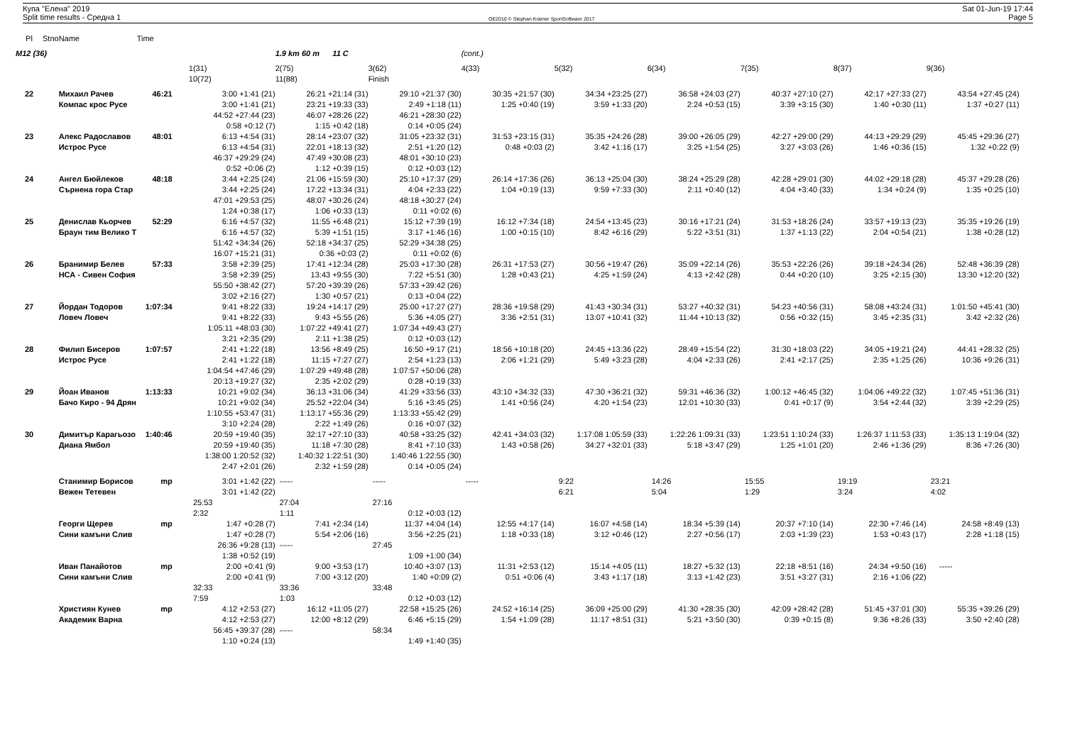Купа "Елена" 2019
Split time results - Средна 1
OE2010 © Stephan Krämer SportSoftware 2017
Sat 01-Jun-19 17:44
Page 5
| Pl | Stno | Name | Time | | | | | | | | | |
| --- | --- | --- | --- | --- | --- | --- | --- | --- | --- | --- | --- | --- |
| M12 (36) | | | | | 1.9 km 60 m 11 C | | (cont.) | | | | | |
| | | | | 1(31) | 2(75) | 3(62) | 4(33) | 5(32) | 6(34) | 7(35) | 8(37) | 9(36) |
| | | | | 10(72) | 11(88) | Finish | | | | | | |
| 22 | | Михаил Рачев | 46:21 | 3:00 +1:41 (21) | 26:21 +21:14 (31) | 29:10 +21:37 (30) | 30:35 +21:57 (30) | 34:34 +23:25 (27) | 36:58 +24:03 (27) | 40:37 +27:10 (27) | 42:17 +27:33 (27) | 43:54 +27:45 (24) |
| | | Компас крос Русе | | 3:00 +1:41 (21) | 23:21 +19:33 (33) | 2:49 +1:18 (11) | 1:25 +0:40 (19) | 3:59 +1:33 (20) | 2:24 +0:53 (15) | 3:39 +3:15 (30) | 1:40 +0:30 (11) | 1:37 +0:27 (11) |
| | | | | 44:52 +27:44 (23) | 46:07 +28:26 (22) | 46:21 +28:30 (22) | | | | | | |
| | | | | 0:58 +0:12 (7) | 1:15 +0:42 (18) | 0:14 +0:05 (24) | | | | | | |
| 23 | | Алекс Радославов | 48:01 | 6:13 +4:54 (31) | 28:14 +23:07 (32) | 31:05 +23:32 (31) | 31:53 +23:15 (31) | 35:35 +24:26 (28) | 39:00 +26:05 (29) | 42:27 +29:00 (29) | 44:13 +29:29 (29) | 45:45 +29:36 (27) |
| | | Истрос Русе | | 6:13 +4:54 (31) | 22:01 +18:13 (32) | 2:51 +1:20 (12) | 0:48 +0:03 (2) | 3:42 +1:16 (17) | 3:25 +1:54 (25) | 3:27 +3:03 (26) | 1:46 +0:36 (15) | 1:32 +0:22 (9) |
| | | | | 46:37 +29:29 (24) | 47:49 +30:08 (23) | 48:01 +30:10 (23) | | | | | | |
| | | | | 0:52 +0:06 (2) | 1:12 +0:39 (15) | 0:12 +0:03 (12) | | | | | | |
| 24 | | Ангел Бюйлеков | 48:18 | 3:44 +2:25 (24) | 21:06 +15:59 (30) | 25:10 +17:37 (29) | 26:14 +17:36 (26) | 36:13 +25:04 (30) | 38:24 +25:29 (28) | 42:28 +29:01 (30) | 44:02 +29:18 (28) | 45:37 +29:28 (26) |
| | | Сърнена гора Стар | | 3:44 +2:25 (24) | 17:22 +13:34 (31) | 4:04 +2:33 (22) | 1:04 +0:19 (13) | 9:59 +7:33 (30) | 2:11 +0:40 (12) | 4:04 +3:40 (33) | 1:34 +0:24 (9) | 1:35 +0:25 (10) |
| | | | | 47:01 +29:53 (25) | 48:07 +30:26 (24) | 48:18 +30:27 (24) | | | | | | |
| | | | | 1:24 +0:38 (17) | 1:06 +0:33 (13) | 0:11 +0:02 (6) | | | | | | |
| 25 | | Денислав Кьорчев | 52:29 | 6:16 +4:57 (32) | 11:55 +6:48 (21) | 15:12 +7:39 (19) | 16:12 +7:34 (18) | 24:54 +13:45 (23) | 30:16 +17:21 (24) | 31:53 +18:26 (24) | 33:57 +19:13 (23) | 35:35 +19:26 (19) |
| | | Браун тим Велико Т | | 6:16 +4:57 (32) | 5:39 +1:51 (15) | 3:17 +1:46 (16) | 1:00 +0:15 (10) | 8:42 +6:16 (29) | 5:22 +3:51 (31) | 1:37 +1:13 (22) | 2:04 +0:54 (21) | 1:38 +0:28 (12) |
| | | | | 51:42 +34:34 (26) | 52:18 +34:37 (25) | 52:29 +34:38 (25) | | | | | | |
| | | | | 16:07 +15:21 (31) | 0:36 +0:03 (2) | 0:11 +0:02 (6) | | | | | | |
| 26 | | Бранимир Белев | 57:33 | 3:58 +2:39 (25) | 17:41 +12:34 (28) | 25:03 +17:30 (28) | 26:31 +17:53 (27) | 30:56 +19:47 (26) | 35:09 +22:14 (26) | 35:53 +22:26 (26) | 39:18 +24:34 (26) | 52:48 +36:39 (28) |
| | | НСА - Сивен София | | 3:58 +2:39 (25) | 13:43 +9:55 (30) | 7:22 +5:51 (30) | 1:28 +0:43 (21) | 4:25 +1:59 (24) | 4:13 +2:42 (28) | 0:44 +0:20 (10) | 3:25 +2:15 (30) | 13:30 +12:20 (32) |
| | | | | 55:50 +38:42 (27) | 57:20 +39:39 (26) | 57:33 +39:42 (26) | | | | | | |
| | | | | 3:02 +2:16 (27) | 1:30 +0:57 (21) | 0:13 +0:04 (22) | | | | | | |
| 27 | | Йордан Тодоров | 1:07:34 | 9:41 +8:22 (33) | 19:24 +14:17 (29) | 25:00 +17:27 (27) | 28:36 +19:58 (29) | 41:43 +30:34 (31) | 53:27 +40:32 (31) | 54:23 +40:56 (31) | 58:08 +43:24 (31) | 1:01:50 +45:41 (30) |
| | | Ловеч Ловеч | | 9:41 +8:22 (33) | 9:43 +5:55 (26) | 5:36 +4:05 (27) | 3:36 +2:51 (31) | 13:07 +10:41 (32) | 11:44 +10:13 (32) | 0:56 +0:32 (15) | 3:45 +2:35 (31) | 3:42 +2:32 (26) |
| | | | | 1:05:11 +48:03 (30) | 1:07:22 +49:41 (27) | 1:07:34 +49:43 (27) | | | | | | |
| | | | | 3:21 +2:35 (29) | 2:11 +1:38 (25) | 0:12 +0:03 (12) | | | | | | |
| 28 | | Филип Бисеров | 1:07:57 | 2:41 +1:22 (18) | 13:56 +8:49 (25) | 16:50 +9:17 (21) | 18:56 +10:18 (20) | 24:45 +13:36 (22) | 28:49 +15:54 (22) | 31:30 +18:03 (22) | 34:05 +19:21 (24) | 44:41 +28:32 (25) |
| | | Истрос Русе | | 2:41 +1:22 (18) | 11:15 +7:27 (27) | 2:54 +1:23 (13) | 2:06 +1:21 (29) | 5:49 +3:23 (28) | 4:04 +2:33 (26) | 2:41 +2:17 (25) | 2:35 +1:25 (26) | 10:36 +9:26 (31) |
| | | | | 1:04:54 +47:46 (29) | 1:07:29 +49:48 (28) | 1:07:57 +50:06 (28) | | | | | | |
| | | | | 20:13 +19:27 (32) | 2:35 +2:02 (29) | 0:28 +0:19 (33) | | | | | | |
| 29 | | Йоан Иванов | 1:13:33 | 10:21 +9:02 (34) | 36:13 +31:06 (34) | 41:29 +33:56 (33) | 43:10 +34:32 (33) | 47:30 +36:21 (32) | 59:31 +46:36 (32) | 1:00:12 +46:45 (32) | 1:04:06 +49:22 (32) | 1:07:45 +51:36 (31) |
| | | Бачо Киро - 94 Дрян | | 10:21 +9:02 (34) | 25:52 +22:04 (34) | 5:16 +3:45 (25) | 1:41 +0:56 (24) | 4:20 +1:54 (23) | 12:01 +10:30 (33) | 0:41 +0:17 (9) | 3:54 +2:44 (32) | 3:39 +2:29 (25) |
| | | | | 1:10:55 +53:47 (31) | 1:13:17 +55:36 (29) | 1:13:33 +55:42 (29) | | | | | | |
| | | | | 3:10 +2:24 (28) | 2:22 +1:49 (26) | 0:16 +0:07 (32) | | | | | | |
| 30 | | Димитър Карагьозо | 1:40:46 | 20:59 +19:40 (35) | 32:17 +27:10 (33) | 40:58 +33:25 (32) | 42:41 +34:03 (32) | 1:17:08 1:05:59 (33) | 1:22:26 1:09:31 (33) | 1:23:51 1:10:24 (33) | 1:26:37 1:11:53 (33) | 1:35:13 1:19:04 (32) |
| | | Диана Ямбол | | 20:59 +19:40 (35) | 11:18 +7:30 (28) | 8:41 +7:10 (33) | 1:43 +0:58 (26) | 34:27 +32:01 (33) | 5:18 +3:47 (29) | 1:25 +1:01 (20) | 2:46 +1:36 (29) | 8:36 +7:26 (30) |
| | | | | 1:38:00 1:20:52 (32) | 1:40:32 1:22:51 (30) | 1:40:46 1:22:55 (30) | | | | | | |
| | | | | 2:47 +2:01 (26) | 2:32 +1:59 (28) | 0:14 +0:05 (24) | | | | | | |
| | | Станимир Борисов | mp | 3:01 +1:42 (22) | ----- | ----- | ----- | 9:22 | 14:26 | 15:55 | 19:19 | 23:21 |
| | | Вежен Тетевен | | 3:01 +1:42 (22) | | | | 6:21 | 5:04 | 1:29 | 3:24 | 4:02 |
| | | | | 25:53 | 27:04 | 27:16 | | | | | | |
| | | | | 2:32 | 1:11 | 0:12 +0:03 (12) | | | | | | |
| | | Георги Щерев | mp | 1:47 +0:28 (7) | 7:41 +2:34 (14) | 11:37 +4:04 (14) | 12:55 +4:17 (14) | 16:07 +4:58 (14) | 18:34 +5:39 (14) | 20:37 +7:10 (14) | 22:30 +7:46 (14) | 24:58 +8:49 (13) |
| | | Сини камъни Слив | | 1:47 +0:28 (7) | 5:54 +2:06 (16) | 3:56 +2:25 (21) | 1:18 +0:33 (18) | 3:12 +0:46 (12) | 2:27 +0:56 (17) | 2:03 +1:39 (23) | 1:53 +0:43 (17) | 2:28 +1:18 (15) |
| | | | | 26:36 +9:28 (13) | ----- | 27:45 | | | | | | |
| | | | | 1:38 +0:52 (19) | | 1:09 +1:00 (34) | | | | | | |
| | | Иван Панайотов | mp | 2:00 +0:41 (9) | 9:00 +3:53 (17) | 10:40 +3:07 (13) | 11:31 +2:53 (12) | 15:14 +4:05 (11) | 18:27 +5:32 (13) | 22:18 +8:51 (16) | 24:34 +9:50 (16) | ----- |
| | | Сини камъни Слив | | 2:00 +0:41 (9) | 7:00 +3:12 (20) | 1:40 +0:09 (2) | 0:51 +0:06 (4) | 3:43 +1:17 (18) | 3:13 +1:42 (23) | 3:51 +3:27 (31) | 2:16 +1:06 (22) | |
| | | | | 32:33 | 33:36 | 33:48 | | | | | | |
| | | | | 7:59 | 1:03 | 0:12 +0:03 (12) | | | | | | |
| | | Християн Кунев | mp | 4:12 +2:53 (27) | 16:12 +11:05 (27) | 22:58 +15:25 (26) | 24:52 +16:14 (25) | 36:09 +25:00 (29) | 41:30 +28:35 (30) | 42:09 +28:42 (28) | 51:45 +37:01 (30) | 55:35 +39:26 (29) |
| | | Академик Варна | | 4:12 +2:53 (27) | 12:00 +8:12 (29) | 6:46 +5:15 (29) | 1:54 +1:09 (28) | 11:17 +8:51 (31) | 5:21 +3:50 (30) | 0:39 +0:15 (8) | 9:36 +8:26 (33) | 3:50 +2:40 (28) |
| | | | | 56:45 +39:37 (28) | ----- | 58:34 | | | | | | |
| | | | | 1:10 +0:24 (13) | | 1:49 +1:40 (35) | | | | | | |